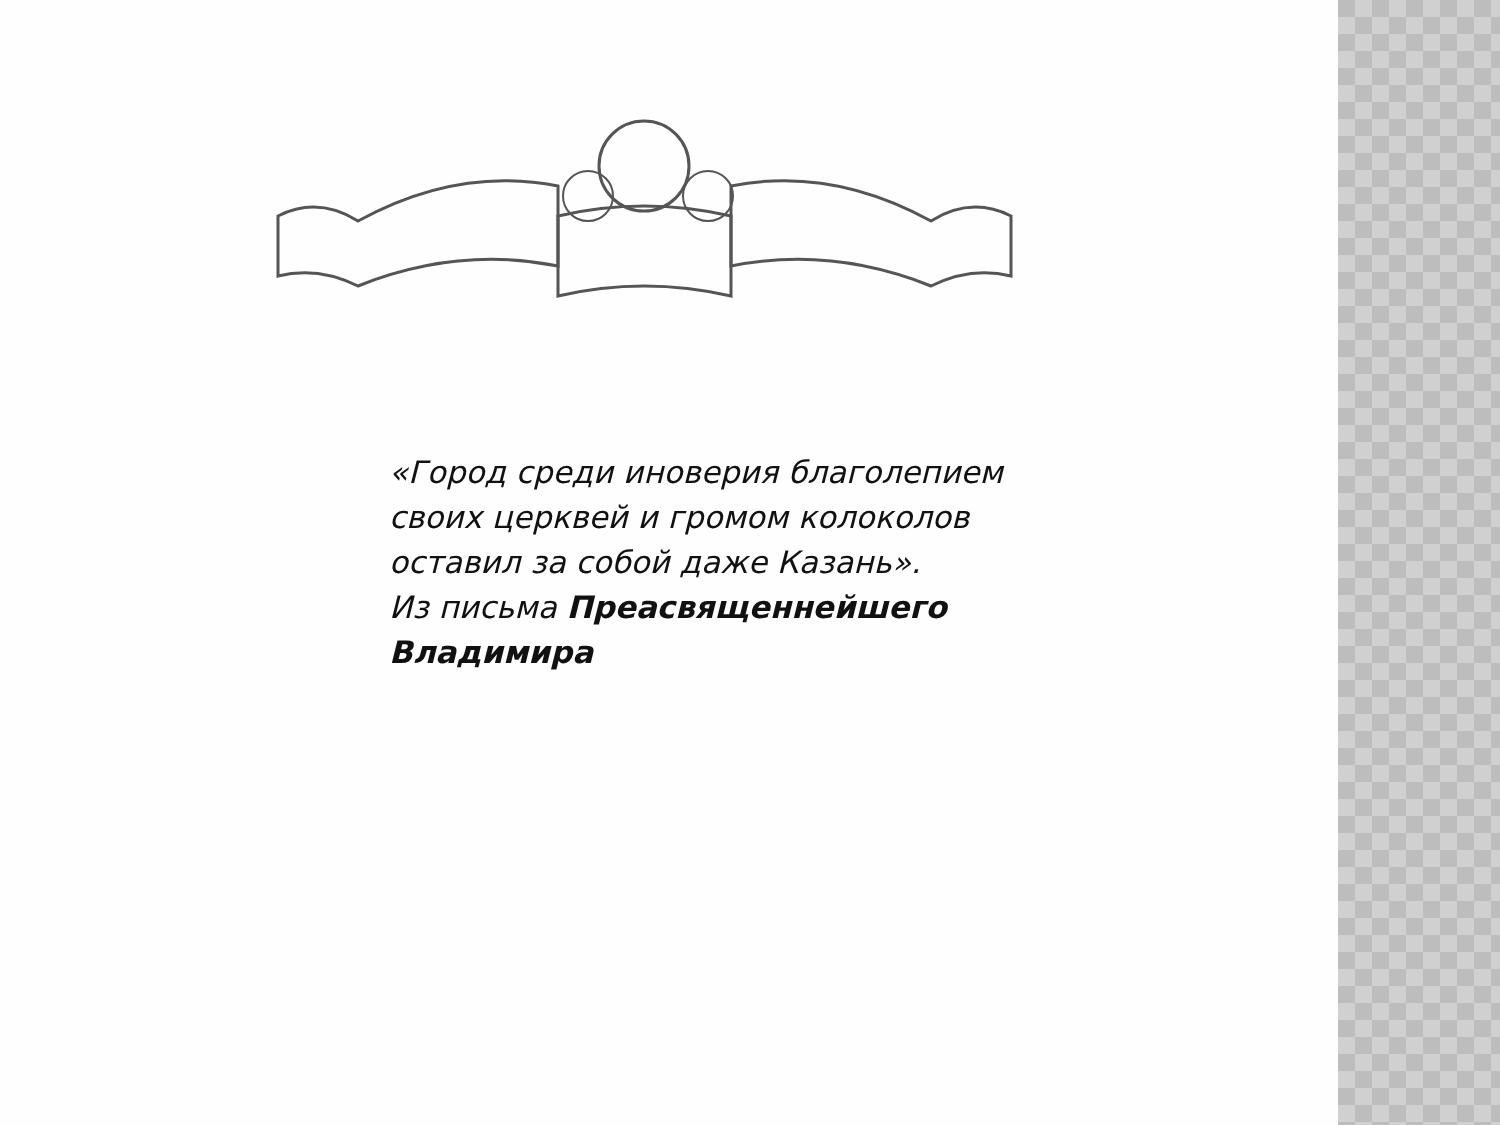«Город среди иноверия благолепием своих церквей и громом колоколов оставил за собой даже Казань».
Из письма Преасвященнейшего Владимира